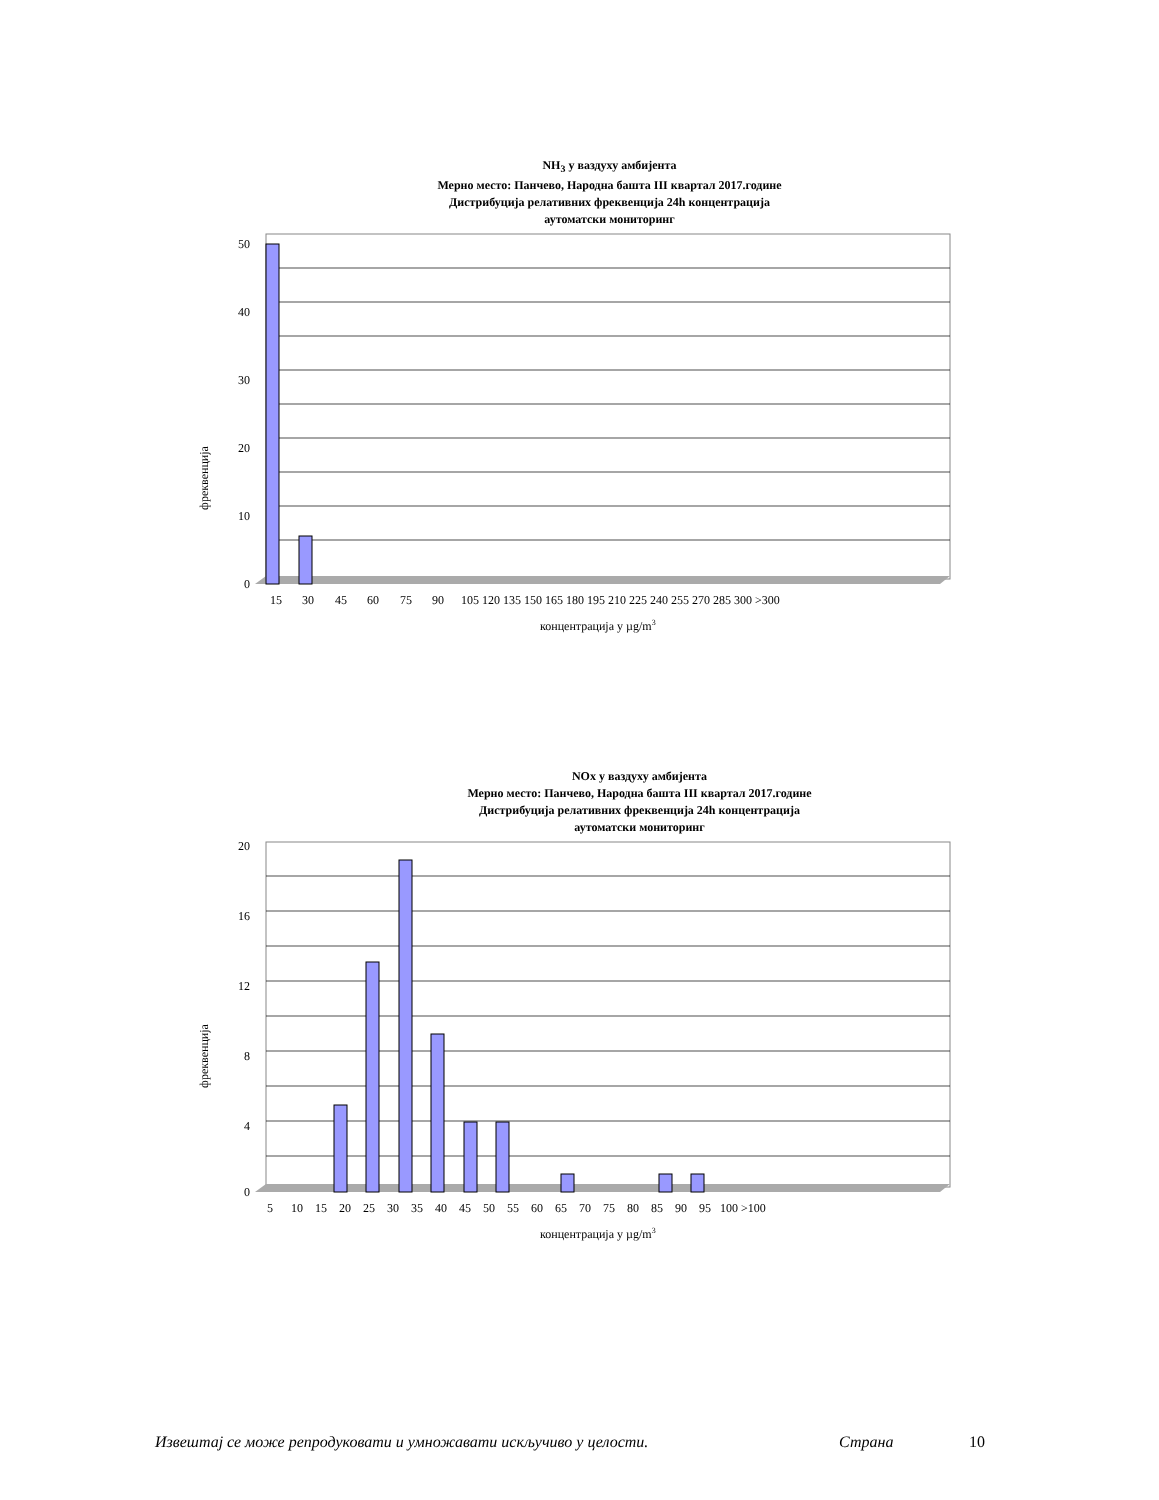NH<sub>3</sub> у ваздуху амбијента
Мерно место: Панчево, Народна башта III квартал 2017.године
Дистрибуција релативних фреквенција 24h концентрација
аутоматски мониторинг
50
40
30
20
10
0
фреквенција
15
30
45
60
75
90
105 120 135 150 165 180 195 210 225 240 255 270 285 300 >300
концентрација у µg/m3
NOx у ваздуху амбијента
Мерно место: Панчево, Народна башта III квартал 2017.године
Дистрибуција релативних фреквенција 24h концентрација
аутоматски мониторинг
20
16
12
8
4
0
фреквенција
5 10 15 20 25 30 35 40 45 50 55 60 65 70 75 80 85 90 95 100 >100
концентрација у µg/m3
Извештај се може репродуковати и умножавати искључиво у целости. Страна 10